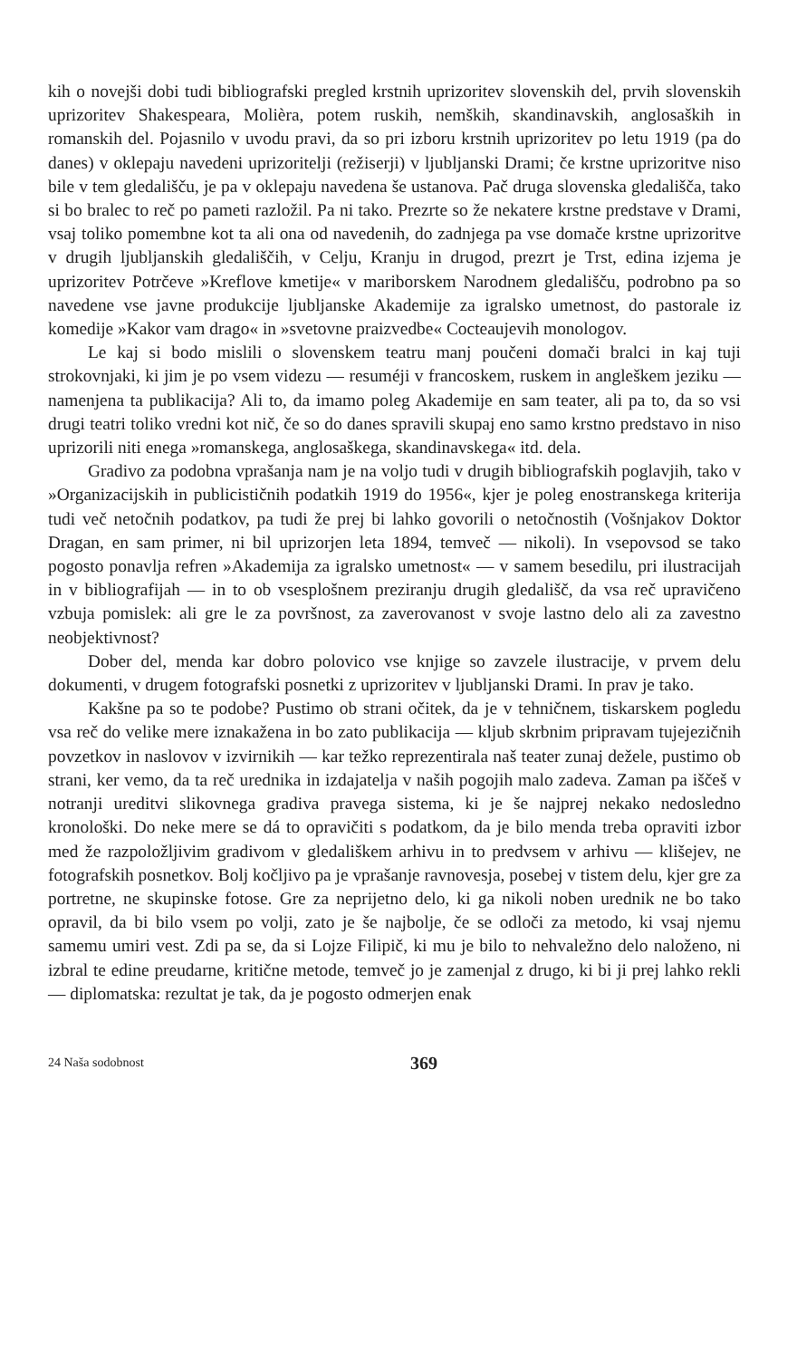kih o novejši dobi tudi bibliografski pregled krstnih uprizoritev slovenskih del, prvih slovenskih uprizoritev Shakespeara, Molièra, potem ruskih, nemških, skandinavskih, anglosaških in romanskih del. Pojasnilo v uvodu pravi, da so pri izboru krstnih uprizoritev po letu 1919 (pa do danes) v oklepaju navedeni uprizoritelji (režiserji) v ljubljanski Drami; če krstne uprizoritve niso bile v tem gledališču, je pa v oklepaju navedena še ustanova. Pač druga slovenska gledališča, tako si bo bralec to reč po pameti razložil. Pa ni tako. Prezrte so že nekatere krstne predstave v Drami, vsaj toliko pomembne kot ta ali ona od navedenih, do zadnjega pa vse domače krstne uprizoritve v drugih ljubljanskih gledališčih, v Celju, Kranju in drugod, prezrt je Trst, edina izjema je uprizoritev Potrčeve »Kreflove kmetije« v mariborskem Narodnem gledališču, podrobno pa so navedene vse javne produkcije ljubljanske Akademije za igralsko umetnost, do pastorale iz komedije »Kakor vam drago« in »svetovne praizvedbe« Cocteaujevih monologov.
Le kaj si bodo mislili o slovenskem teatru manj poučeni domači bralci in kaj tuji strokovnjaki, ki jim je po vsem videzu — resuméji v francoskem, ruskem in angleškem jeziku — namenjena ta publikacija? Ali to, da imamo poleg Akademije en sam teater, ali pa to, da so vsi drugi teatri toliko vredni kot nič, če so do danes spravili skupaj eno samo krstno predstavo in niso uprizorili niti enega »romanskega, anglosaškega, skandinavskega« itd. dela.
Gradivo za podobna vprašanja nam je na voljo tudi v drugih bibliografskih poglavjih, tako v »Organizacijskih in publicističnih podatkih 1919 do 1956«, kjer je poleg enostranskega kriterija tudi več netočnih podatkov, pa tudi že prej bi lahko govorili o netočnostih (Vošnjakov Doktor Dragan, en sam primer, ni bil uprizorjen leta 1894, temveč — nikoli). In vsepovsod se tako pogosto ponavlja refren »Akademija za igralsko umetnost« — v samem besedilu, pri ilustracijah in v bibliografijah — in to ob vsesplošnem preziranju drugih gledališč, da vsa reč upravičeno vzbuja pomislek: ali gre le za površnost, za zaverovanost v svoje lastno delo ali za zavestno neobjektivnost?
Dober del, menda kar dobro polovico vse knjige so zavzele ilustracije, v prvem delu dokumenti, v drugem fotografski posnetki z uprizoritev v ljubljanski Drami. In prav je tako.
Kakšne pa so te podobe? Pustimo ob strani očitek, da je v tehničnem, tiskarskem pogledu vsa reč do velike mere iznakažena in bo zato publikacija — kljub skrbnim pripravam tujejezičnih povzetkov in naslovov v izvirnikih — kar težko reprezentirala naš teater zunaj dežele, pustimo ob strani, ker vemo, da ta reč urednika in izdajatelja v naših pogojih malo zadeva. Zaman pa iščeš v notranji ureditvi slikovnega gradiva pravega sistema, ki je še najprej nekako nedosledno kronološki. Do neke mere se dá to opravičiti s podatkom, da je bilo menda treba opraviti izbor med že razpoložljivim gradivom v gledališkem arhivu in to predvsem v arhivu — klišejev, ne fotografskih posnetkov. Bolj kočljivo pa je vprašanje ravnovesja, posebej v tistem delu, kjer gre za portretne, ne skupinske fotose. Gre za neprijetno delo, ki ga nikoli noben urednik ne bo tako opravil, da bi bilo vsem po volji, zato je še najbolje, če se odloči za metodo, ki vsaj njemu samemu umiri vest. Zdi pa se, da si Lojze Filipič, ki mu je bilo to nehvaležno delo naloženo, ni izbral te edine preudarne, kritične metode, temveč jo je zamenjal z drugo, ki bi ji prej lahko rekli — diplomatska: rezultat je tak, da je pogosto odmerjen enak
24 Naša sodobnost 369